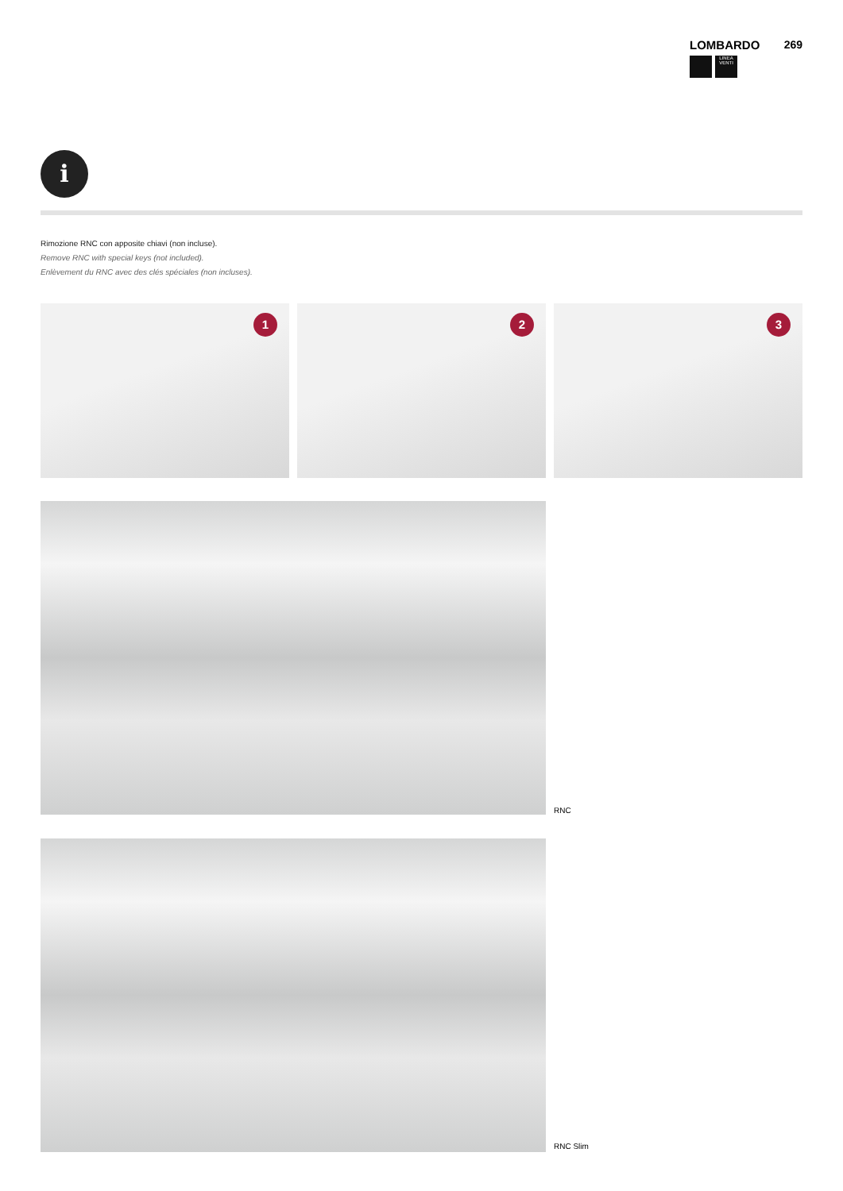LOMBARDO 269
LINEA VENTI
i
Rimozione RNC con apposite chiavi (non incluse).
Remove RNC with special keys (not included).
Enlèvement du RNC avec des clés spéciales (non incluses).
1
2
3
RNC
RNC Slim